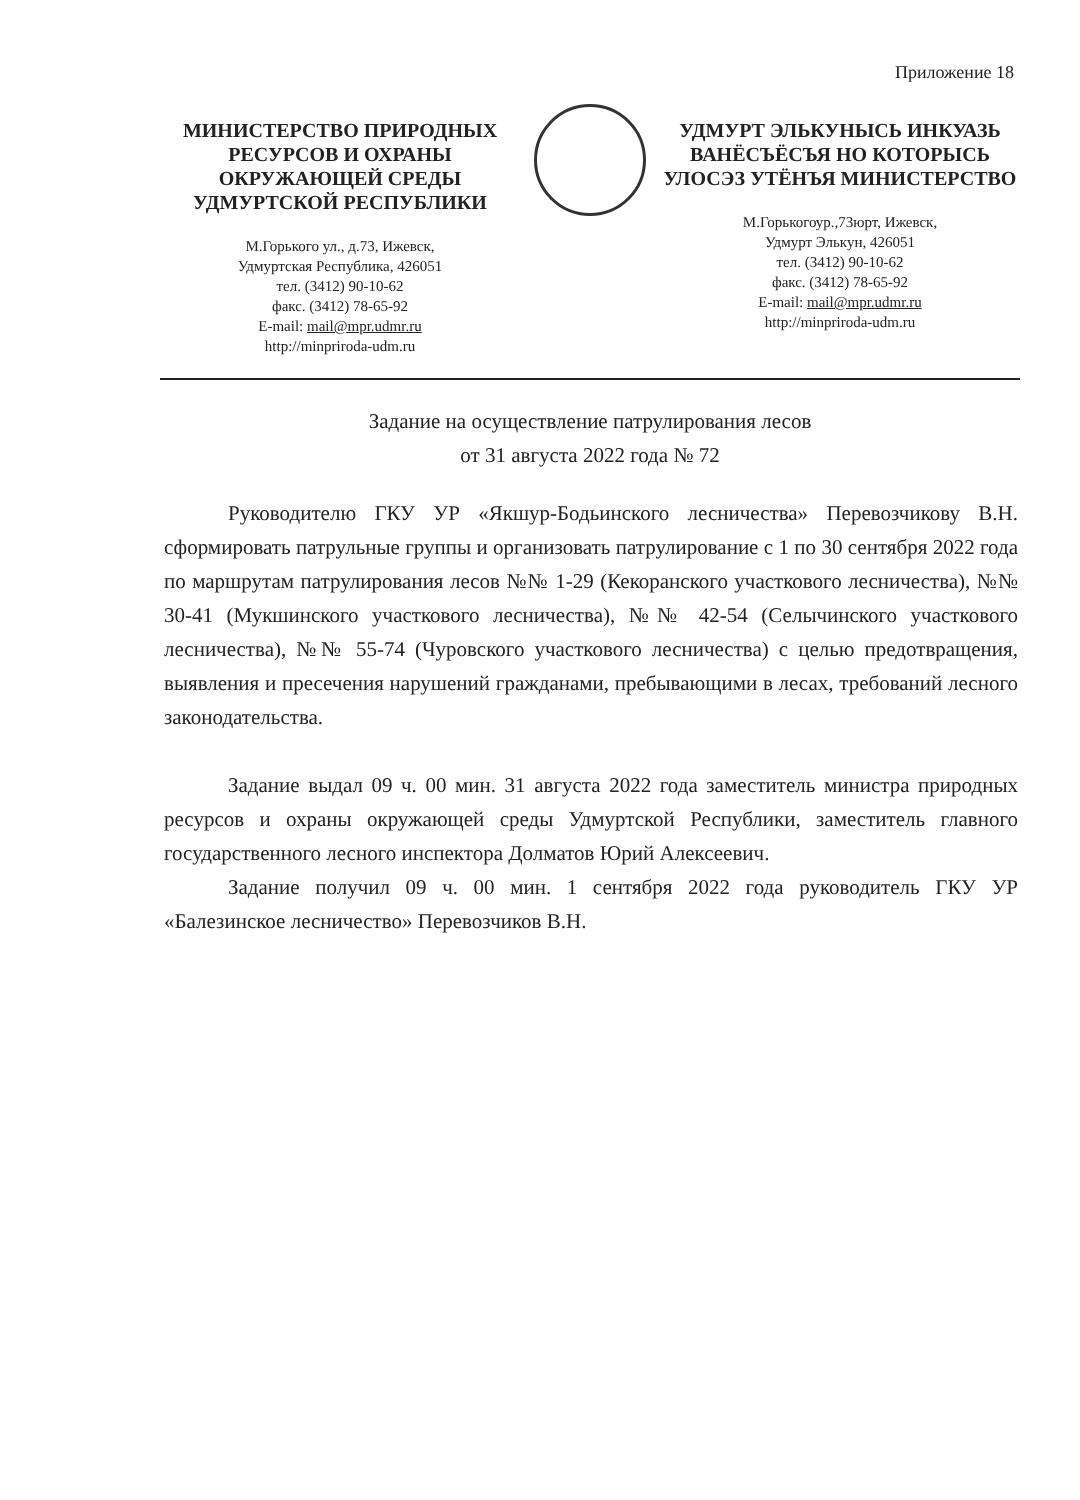Приложение 18
МИНИСТЕРСТВО ПРИРОДНЫХ РЕСУРСОВ И ОХРАНЫ ОКРУЖАЮЩЕЙ СРЕДЫ УДМУРТСКОЙ РЕСПУБЛИКИ
М.Горького ул., д.73, Ижевск,
Удмуртская Республика, 426051
тел. (3412) 90-10-62
факс. (3412) 78-65-92
E-mail: mail@mpr.udmr.ru
http://minpriroda-udm.ru
УДМУРТ ЭЛЬКУНЫСЬ ИНКУАЗЬ ВАНЁСЪЁСЪЯ НО КОТОРЫСЬ УЛОСЭЗ УТЁНЪЯ МИНИСТЕРСТВО
М.Горькогоур.,73юрт, Ижевск,
Удмурт Элькун, 426051
тел. (3412) 90-10-62
факс. (3412) 78-65-92
E-mail: mail@mpr.udmr.ru
http://minpriroda-udm.ru
Задание на осуществление патрулирования лесов
от 31 августа 2022 года № 72
Руководителю ГКУ УР «Якшур-Бодьинского лесничества» Перевозчикову В.Н. сформировать патрульные группы и организовать патрулирование с 1 по 30 сентября 2022 года по маршрутам патрулирования лесов №№ 1-29 (Кекоранского участкового лесничества), №№ 30-41 (Мукшинского участкового лесничества), №№ 42-54 (Селычинского участкового лесничества), №№ 55-74 (Чуровского участкового лесничества) с целью предотвращения, выявления и пресечения нарушений гражданами, пребывающими в лесах, требований лесного законодательства.
Задание выдал 09 ч. 00 мин. 31 августа 2022 года заместитель министра природных ресурсов и охраны окружающей среды Удмуртской Республики, заместитель главного государственного лесного инспектора Долматов Юрий Алексеевич.
Задание получил 09 ч. 00 мин. 1 сентября 2022 года руководитель ГКУ УР «Балезинское лесничество» Перевозчиков В.Н.